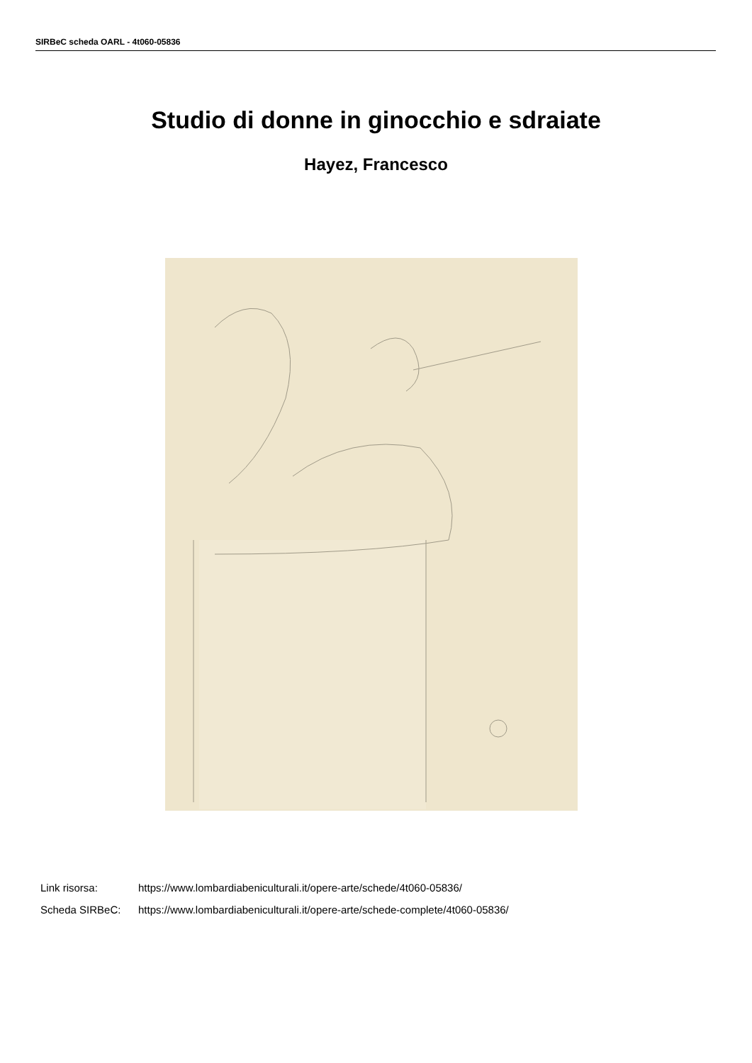SIRBeC scheda OARL - 4t060-05836
Studio di donne in ginocchio e sdraiate
Hayez, Francesco
Link risorsa: https://www.lombardiabeniculturali.it/opere-arte/schede/4t060-05836/
Scheda SIRBeC: https://www.lombardiabeniculturali.it/opere-arte/schede-complete/4t060-05836/